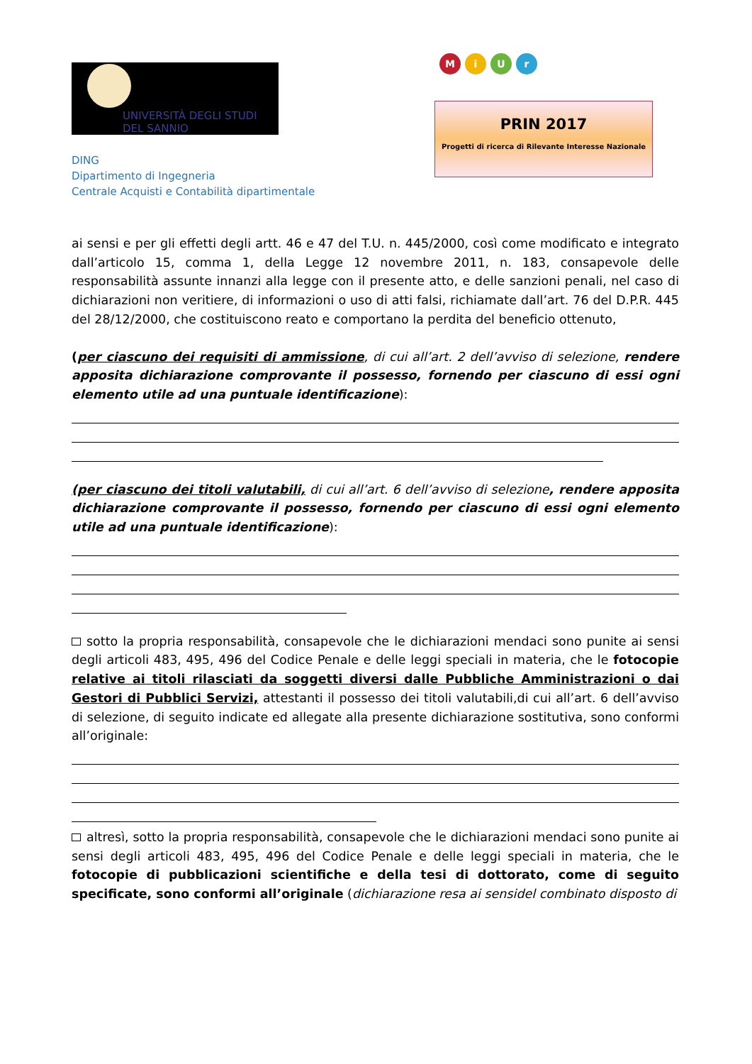UNIVERSITÀ DEGLI STUDI
DEL SANNIO
DING
Dipartimento di Ingegneria
Centrale Acquisti e Contabilità dipartimentale
MiUr
PRIN 2017
Progetti di ricerca di Rilevante Interesse Nazionale
ai sensi e per gli effetti degli artt. 46 e 47 del T.U. n. 445/2000, così come modificato e integrato dall’articolo 15, comma 1, della Legge 12 novembre 2011, n. 183, consapevole delle responsabilità assunte innanzi alla legge con il presente atto, e delle sanzioni penali, nel caso di dichiarazioni non veritiere, di informazioni o uso di atti falsi, richiamate dall’art. 76 del D.P.R. 445 del 28/12/2000, che costituiscono reato e comportano la perdita del beneficio ottenuto,
(per ciascuno dei requisiti di ammissione, di cui all’art. 2 dell’avviso di selezione, rendere apposita dichiarazione comprovante il possesso, fornendo per ciascuno di essi ogni elemento utile ad una puntuale identificazione):
(per ciascuno dei titoli valutabili, di cui all’art. 6 dell’avviso di selezione, rendere apposita dichiarazione comprovante il possesso, fornendo per ciascuno di essi ogni elemento utile ad una puntuale identificazione):
sotto la propria responsabilità, consapevole che le dichiarazioni mendaci sono punite ai sensi degli articoli 483, 495, 496 del Codice Penale e delle leggi speciali in materia, che le fotocopie relative ai titoli rilasciati da soggetti diversi dalle Pubbliche Amministrazioni o dai Gestori di Pubblici Servizi, attestanti il possesso dei titoli valutabili,di cui all’art. 6 dell’avviso di selezione, di seguito indicate ed allegate alla presente dichiarazione sostitutiva, sono conformi all’originale:
altresì, sotto la propria responsabilità, consapevole che le dichiarazioni mendaci sono punite ai sensi degli articoli 483, 495, 496 del Codice Penale e delle leggi speciali in materia, che le fotocopie di pubblicazioni scientifiche e della tesi di dottorato, come di seguito specificate, sono conformi all’originale (dichiarazione resa ai sensidel combinato disposto di